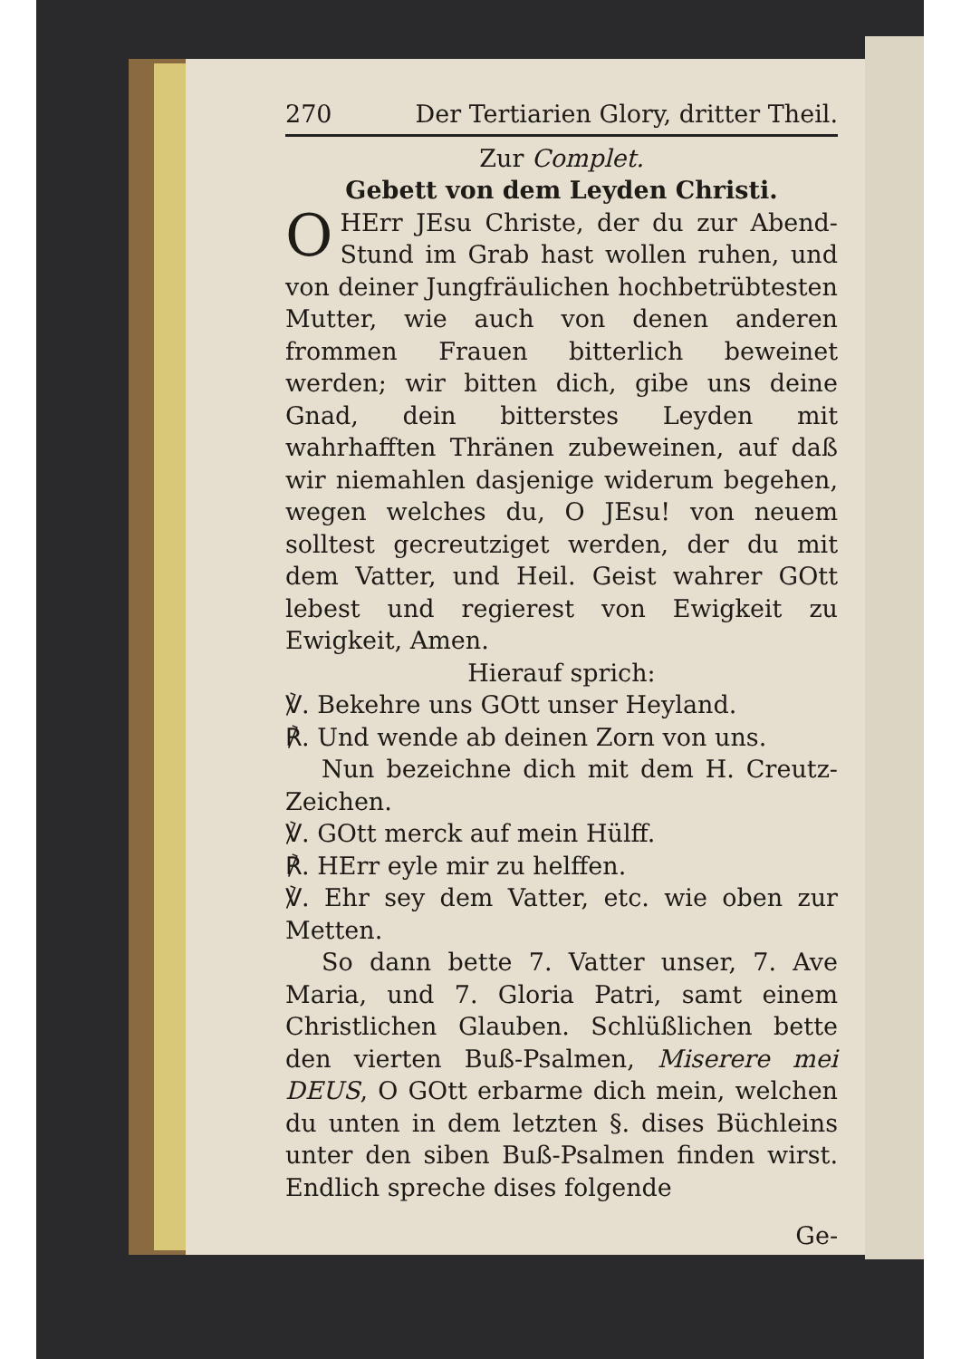270 Der Tertiarien Glory, dritter Theil.
Zur Complet.
Gebett von dem Leyden Christi.
O HErr JEsu Christe, der du zur Abend-Stund im Grab hast wollen ruhen, und von deiner Jungfräulichen hochbetrübtesten Mutter, wie auch von denen anderen frommen Frauen bitterlich beweinet werden; wir bitten dich, gibe uns deine Gnad, dein bitterstes Leyden mit wahrhafften Thränen zubeweinen, auf daß wir niemahlen dasjenige widerum begehen, wegen welches du, O JEsu! von neuem solltest gecreutziget werden, der du mit dem Vatter, und Heil. Geist wahrer GOtt lebest und regierest von Ewigkeit zu Ewigkeit, Amen.
Hierauf sprich:
℣. Bekehre uns GOtt unser Heyland.
℟. Und wende ab deinen Zorn von uns.
Nun bezeichne dich mit dem H. Creutz-Zeichen.
℣. GOtt merck auf mein Hülff.
℟. HErr eyle mir zu helffen.
℣. Ehr sey dem Vatter, etc. wie oben zur Metten.
So dann bette 7. Vatter unser, 7. Ave Maria, und 7. Gloria Patri, samt einem Christlichen Glauben. Schlüßlichen bette den vierten Buß-Psalmen, Miserere mei DEUS, O GOtt erbarme dich mein, welchen du unten in dem letzten §. dises Büchleins unter den siben Buß-Psalmen finden wirst. Endlich spreche dises folgende
Ge-